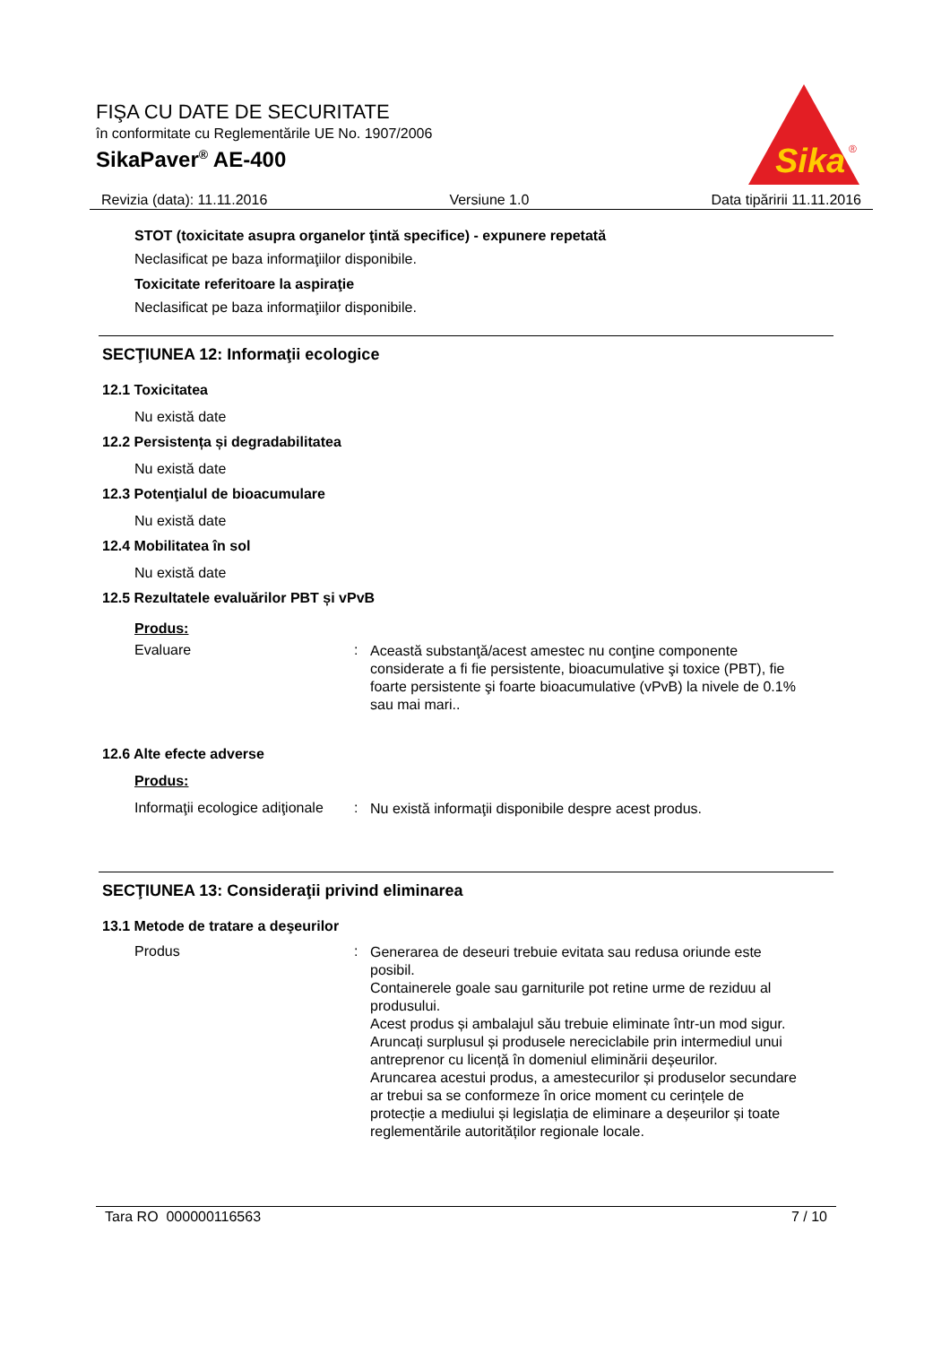FIŞA CU DATE DE SECURITATE
în conformitate cu Reglementările UE No. 1907/2006
SikaPaver<sup>®</sup> AE-400
Sika
®
Revizia (data): 11.11.2016 Versiune 1.0 Data tipăririi 11.11.2016
STOT (toxicitate asupra organelor ţintă specifice) - expunere repetată
Neclasificat pe baza informaţiilor disponibile.
Toxicitate referitoare la aspiraţie
Neclasificat pe baza informaţiilor disponibile.
SECŢIUNEA 12: Informaţii ecologice
12.1 Toxicitatea
Nu există date
12.2 Persistența și degradabilitatea
Nu există date
12.3 Potenţialul de bioacumulare
Nu există date
12.4 Mobilitatea în sol
Nu există date
12.5 Rezultatele evaluărilor PBT și vPvB
Produs:
Evaluare: Această substanţă/acest amestec nu conţine componente considerate a fi fie persistente, bioacumulative şi toxice (PBT), fie foarte persistente şi foarte bioacumulative (vPvB) la nivele de 0.1% sau mai mari..
12.6 Alte efecte adverse
Produs:
Informaţii ecologice adiţionale: Nu există informaţii disponibile despre acest produs.
SECŢIUNEA 13: Consideraţii privind eliminarea
13.1 Metode de tratare a deşeurilor
Produs: Generarea de deseuri trebuie evitata sau redusa oriunde este posibil.
Containerele goale sau garniturile pot retine urme de reziduu al produsului.
Acest produs și ambalajul său trebuie eliminate într-un mod sigur.
Aruncați surplusul și produsele nereciclabile prin intermediul unui antreprenor cu licență în domeniul eliminării deșeurilor.
Aruncarea acestui produs, a amestecurilor și produselor secundare ar trebui sa se conformeze în orice moment cu cerințele de protecție a mediului și legislația de eliminare a deșeurilor și toate reglementările autorităților regionale locale.
Tara RO 000000116563 7 / 10